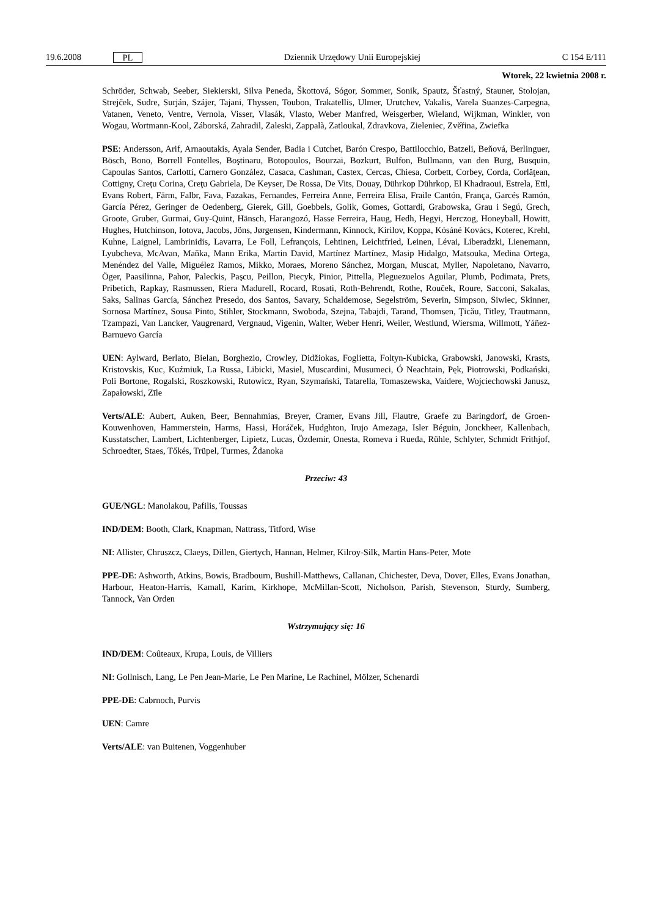19.6.2008 PL Dziennik Urzędowy Unii Europejskiej C 154 E/111
Wtorek, 22 kwietnia 2008 r.
Schröder, Schwab, Seeber, Siekierski, Silva Peneda, Škottová, Sógor, Sommer, Sonik, Spautz, Šťastný, Stauner, Stolojan, Strejček, Sudre, Surján, Szájer, Tajani, Thyssen, Toubon, Trakatellis, Ulmer, Urutchev, Vakalis, Varela Suanzes-Carpegna, Vatanen, Veneto, Ventre, Vernola, Visser, Vlasák, Vlasto, Weber Manfred, Weisgerber, Wieland, Wijkman, Winkler, von Wogau, Wortmann-Kool, Záborská, Zahradil, Zaleski, Zappalà, Zatloukal, Zdravkova, Zieleniec, Zvěřina, Zwiefka
PSE: Andersson, Arif, Arnaoutakis, Ayala Sender, Badia i Cutchet, Barón Crespo, Battilocchio, Batzeli, Beňová, Berlinguer, Bösch, Bono, Borrell Fontelles, Boştinaru, Botopoulos, Bourzai, Bozkurt, Bulfon, Bullmann, van den Burg, Busquin, Capoulas Santos, Carlotti, Carnero González, Casaca, Cashman, Castex, Cercas, Chiesa, Corbett, Corbey, Corda, Corlăţean, Cottigny, Creţu Corina, Creţu Gabriela, De Keyser, De Rossa, De Vits, Douay, Dührkop Dührkop, El Khadraoui, Estrela, Ettl, Evans Robert, Färm, Falbr, Fava, Fazakas, Fernandes, Ferreira Anne, Ferreira Elisa, Fraile Cantón, França, Garcés Ramón, García Pérez, Geringer de Oedenberg, Gierek, Gill, Goebbels, Golik, Gomes, Gottardi, Grabowska, Grau i Segú, Grech, Groote, Gruber, Gurmai, Guy-Quint, Hänsch, Harangozó, Hasse Ferreira, Haug, Hedh, Hegyi, Herczog, Honeyball, Howitt, Hughes, Hutchinson, Iotova, Jacobs, Jöns, Jørgensen, Kindermann, Kinnock, Kirilov, Koppa, Kósáné Kovács, Koterec, Krehl, Kuhne, Laignel, Lambrinidis, Lavarra, Le Foll, Lefrançois, Lehtinen, Leichtfried, Leinen, Lévai, Liberadzki, Lienemann, Lyubcheva, McAvan, Maňka, Mann Erika, Martin David, Martínez Martínez, Masip Hidalgo, Matsouka, Medina Ortega, Menéndez del Valle, Miguélez Ramos, Mikko, Moraes, Moreno Sánchez, Morgan, Muscat, Myller, Napoletano, Navarro, Öger, Paasilinna, Pahor, Paleckis, Paşcu, Peillon, Piecyk, Pinior, Pittella, Pleguezuelos Aguilar, Plumb, Podimata, Prets, Pribetich, Rapkay, Rasmussen, Riera Madurell, Rocard, Rosati, Roth-Behrendt, Rothe, Rouček, Roure, Sacconi, Sakalas, Saks, Salinas García, Sánchez Presedo, dos Santos, Savary, Schaldemose, Segelström, Severin, Simpson, Siwiec, Skinner, Sornosa Martínez, Sousa Pinto, Stihler, Stockmann, Swoboda, Szejna, Tabajdi, Tarand, Thomsen, Ţicău, Titley, Trautmann, Tzampazi, Van Lancker, Vaugrenard, Vergnaud, Vigenin, Walter, Weber Henri, Weiler, Westlund, Wiersma, Willmott, Yáñez-Barnuevo García
UEN: Aylward, Berlato, Bielan, Borghezio, Crowley, Didžiokas, Foglietta, Foltyn-Kubicka, Grabowski, Janowski, Krasts, Kristovskis, Kuc, Kuźmiuk, La Russa, Libicki, Masiel, Muscardini, Musumeci, Ó Neachtain, Pęk, Piotrowski, Podkański, Poli Bortone, Rogalski, Roszkowski, Rutowicz, Ryan, Szymański, Tatarella, Tomaszewska, Vaidere, Wojciechowski Janusz, Zapałowski, Zīle
Verts/ALE: Aubert, Auken, Beer, Bennahmias, Breyer, Cramer, Evans Jill, Flautre, Graefe zu Baringdorf, de Groen-Kouwenhoven, Hammerstein, Harms, Hassi, Horáček, Hudghton, Irujo Amezaga, Isler Béguin, Jonckheer, Kallenbach, Kusstatscher, Lambert, Lichtenberger, Lipietz, Lucas, Özdemir, Onesta, Romeva i Rueda, Rühle, Schlyter, Schmidt Frithjof, Schroedter, Staes, Tőkés, Trüpel, Turmes, Ždanoka
Przeciw: 43
GUE/NGL: Manolakou, Pafilis, Toussas
IND/DEM: Booth, Clark, Knapman, Nattrass, Titford, Wise
NI: Allister, Chruszcz, Claeys, Dillen, Giertych, Hannan, Helmer, Kilroy-Silk, Martin Hans-Peter, Mote
PPE-DE: Ashworth, Atkins, Bowis, Bradbourn, Bushill-Matthews, Callanan, Chichester, Deva, Dover, Elles, Evans Jonathan, Harbour, Heaton-Harris, Kamall, Karim, Kirkhope, McMillan-Scott, Nicholson, Parish, Stevenson, Sturdy, Sumberg, Tannock, Van Orden
Wstrzymujący się: 16
IND/DEM: Coûteaux, Krupa, Louis, de Villiers
NI: Gollnisch, Lang, Le Pen Jean-Marie, Le Pen Marine, Le Rachinel, Mölzer, Schenardi
PPE-DE: Cabrnoch, Purvis
UEN: Camre
Verts/ALE: van Buitenen, Voggenhuber